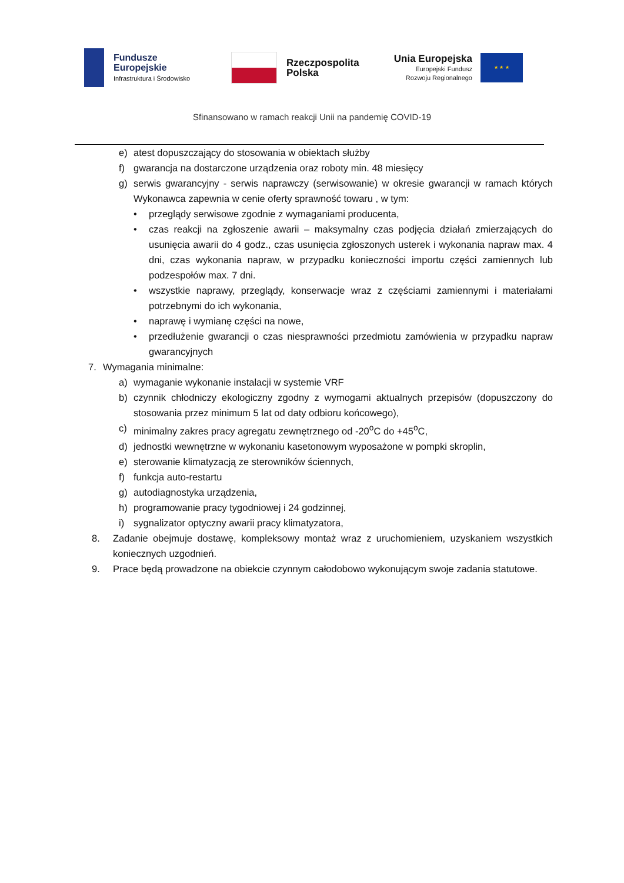Fundusze
Europejskie
Infrastruktura i Środowisko
Rzeczpospolita
Polska
Unia Europejska
Europejski Fundusz
Rozwoju Regionalnego
★ ★ ★
Sfinansowano w ramach reakcji Unii na pandemię COVID-19
e) atest dopuszczający do stosowania w obiektach służby
f) gwarancja na dostarczone urządzenia oraz roboty min. 48 miesięcy
g) serwis gwarancyjny - serwis naprawczy (serwisowanie) w okresie gwarancji w ramach których Wykonawca zapewnia w cenie oferty sprawność towaru , w tym:
• przeglądy serwisowe zgodnie z wymaganiami producenta,
• czas reakcji na zgłoszenie awarii – maksymalny czas podjęcia działań zmierzających do usunięcia awarii do 4 godz., czas usunięcia zgłoszonych usterek i wykonania napraw max. 4 dni, czas wykonania napraw, w przypadku konieczności importu części zamiennych lub podzespołów max. 7 dni.
• wszystkie naprawy, przeglądy, konserwacje wraz z częściami zamiennymi i materiałami potrzebnymi do ich wykonania,
• naprawę i wymianę części na nowe,
• przedłużenie gwarancji o czas niesprawności przedmiotu zamówienia w przypadku napraw gwarancyjnych
7. Wymagania minimalne:
a) wymaganie wykonanie instalacji w systemie VRF
b) czynnik chłodniczy ekologiczny zgodny z wymogami aktualnych przepisów (dopuszczony do stosowania przez minimum 5 lat od daty odbioru końcowego),
c) minimalny zakres pracy agregatu zewnętrznego od -20<sup>o</sup>C do +45<sup>o</sup>C,
d) jednostki wewnętrzne w wykonaniu kasetonowym wyposażone w pompki skroplin,
e) sterowanie klimatyzacją ze sterowników ściennych,
f) funkcja auto-restartu
g) autodiagnostyka urządzenia,
h) programowanie pracy tygodniowej i 24 godzinnej,
i) sygnalizator optyczny awarii pracy klimatyzatora,
8. Zadanie obejmuje dostawę, kompleksowy montaż wraz z uruchomieniem, uzyskaniem wszystkich koniecznych uzgodnień.
9. Prace będą prowadzone na obiekcie czynnym całodobowo wykonującym swoje zadania statutowe.